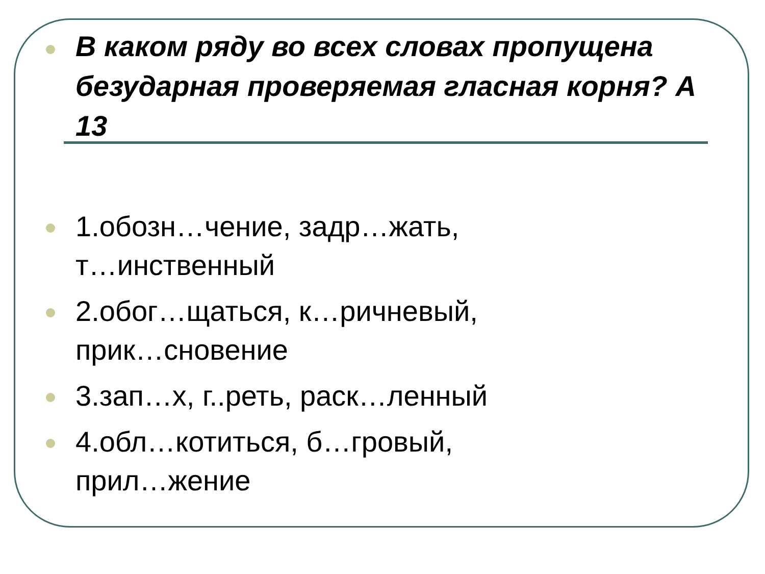В каком ряду во всех словах пропущена безударная проверяемая гласная корня? А 13
1.обозн…чение, задр…жать,
т…инственный
2.обог…щаться, к…ричневый,
прик…сновение
3.зап…х, г..реть, раск…ленный
4.обл…котиться, б…гровый,
прил…жение